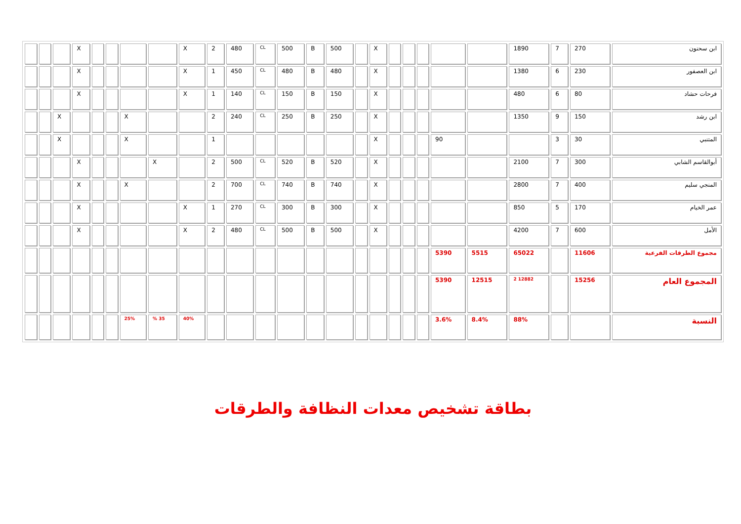| ابن سحنون | 270 | 7 | 1890 | | | | | | X | | 500 | B | 500 | CL | 480 | 2 | X | | | | | X | | | |
| ابن العصفور | 230 | 6 | 1380 | | | | | | X | | 480 | B | 480 | CL | 450 | 1 | X | | | | | X | | | |
| فرحات حشاد | 80 | 6 | 480 | | | | | | X | | 150 | B | 150 | CL | 140 | 1 | X | | | | | X | | | |
| ابن رشد | 150 | 9 | 1350 | | | | | | X | | 250 | B | 250 | CL | 240 | 2 | | | X | | | | X | | |
| المتنبي | 30 | 3 | | | 90 | | | | X | | | | | | | 1 | | | X | | | | X | | |
| أبوالقاسم الشابي | 300 | 7 | 2100 | | | | | | X | | 520 | B | 520 | CL | 500 | 2 | | X | | | | X | | | |
| المنجي سليم | 400 | 7 | 2800 | | | | | | X | | 740 | B | 740 | CL | 700 | 2 | | | X | | | X | | | |
| عمر الخيام | 170 | 5 | 850 | | | | | | X | | 300 | B | 300 | CL | 270 | 1 | X | | | | | X | | | |
| الأمل | 600 | 7 | 4200 | | | | | | X | | 500 | B | 500 | CL | 480 | 2 | X | | | | | X | | | |
| مجموع الطرقات الفرعية | 11606 | | 65022 | 5515 | 5390 | | | | | | | | | | | | | | | | | | | | |
| المجموع العام | 15256 | | 12882 2 | 12515 | 5390 | | | | | | | | | | | | | | | | | | | | |
| النسبة | | | 88% | 8.4% | 3.6% | | | | | | | | | | | | 40% | 35 % | 25% | | | | | | |
بطاقة تشخيص معدات النظافة والطرقات